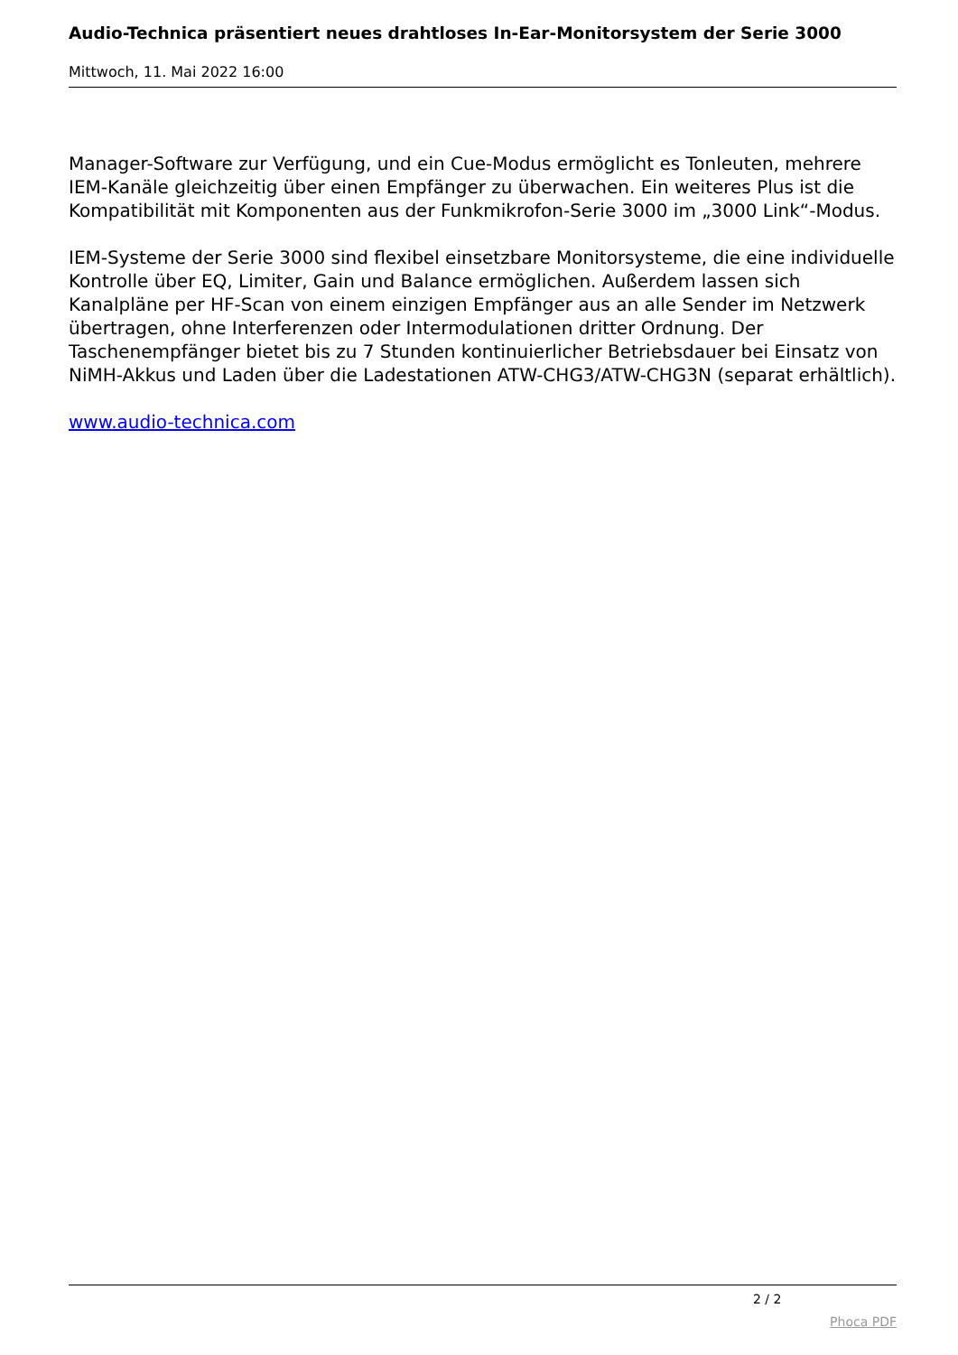Audio-Technica präsentiert neues drahtloses In-Ear-Monitorsystem der Serie 3000
Mittwoch, 11. Mai 2022 16:00
Manager-Software zur Verfügung, und ein Cue-Modus ermöglicht es Tonleuten, mehrere IEM-Kanäle gleichzeitig über einen Empfänger zu überwachen. Ein weiteres Plus ist die Kompatibilität mit Komponenten aus der Funkmikrofon-Serie 3000 im „3000 Link“-Modus.
IEM-Systeme der Serie 3000 sind flexibel einsetzbare Monitorsysteme, die eine individuelle Kontrolle über EQ, Limiter, Gain und Balance ermöglichen. Außerdem lassen sich Kanalpläne per HF-Scan von einem einzigen Empfänger aus an alle Sender im Netzwerk übertragen, ohne Interferenzen oder Intermodulationen dritter Ordnung. Der Taschenempfänger bietet bis zu 7 Stunden kontinuierlicher Betriebsdauer bei Einsatz von NiMH-Akkus und Laden über die Ladestationen ATW-CHG3/ATW-CHG3N (separat erhältlich).
www.audio-technica.com
2 / 2
Phoca PDF